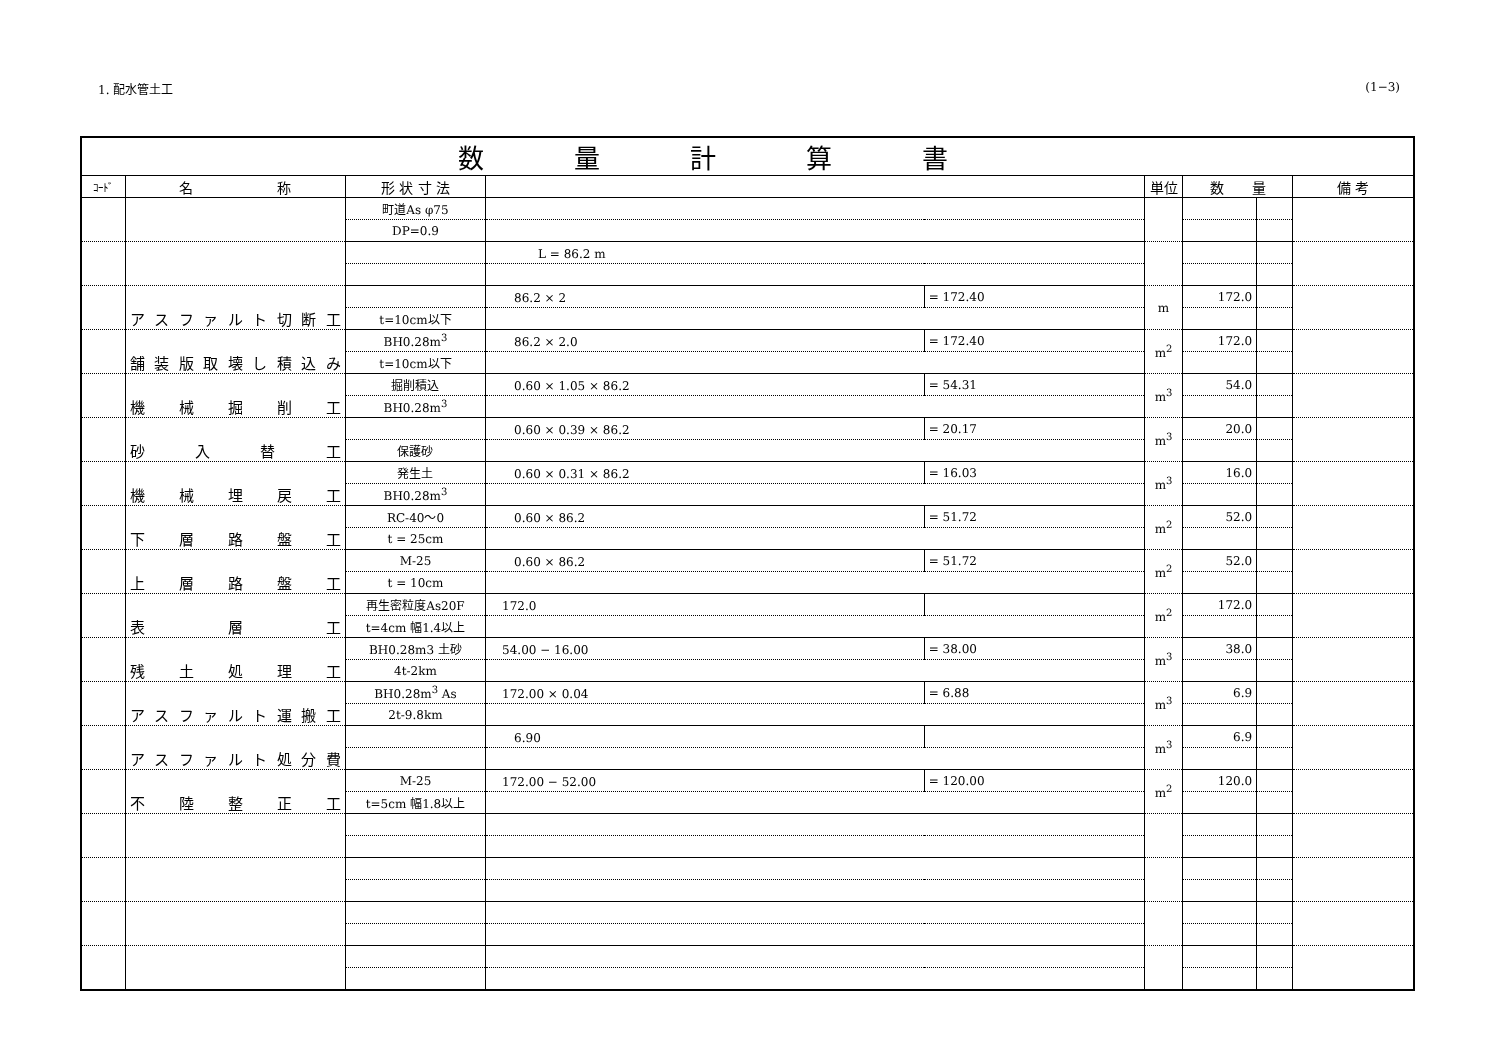1. 配水管土工 (1−3)
| 数量計算書 | | | | | | | | |
| --- | --- | --- | --- | --- | --- | --- | --- | --- |
| ｺｰﾄﾞ | 名 称 | 形 状 寸 法 | | | 単位 | 数 量 | | 備 考 |
| | | 町道As φ75 | | | | | | |
| | | DP=0.9 | | | | | | |
| | | | L = 86.2 m | | | | | |
| | アスファルト切断工 | | 86.2 × 2 | = 172.40 | m | 172.0 | | |
| | | t=10cm以下 | | | | | | |
| | 舗装版取壊し積込み | BH0.28m<sup>3</sup> | 86.2 × 2.0 | = 172.40 | m<sup>2</sup> | 172.0 | | |
| | | t=10cm以下 | | | | | | |
| | 機 械 掘 削 工 | 掘削積込 | 0.60 × 1.05 × 86.2 | = 54.31 | m<sup>3</sup> | 54.0 | | |
| | | BH0.28m<sup>3</sup> | | | | | | |
| | 砂 入 替 工 | | 0.60 × 0.39 × 86.2 | = 20.17 | m<sup>3</sup> | 20.0 | | |
| | | 保護砂 | | | | | | |
| | 機 械 埋 戻 工 | 発生土 | 0.60 × 0.31 × 86.2 | = 16.03 | m<sup>3</sup> | 16.0 | | |
| | | BH0.28m<sup>3</sup> | | | | | | |
| | 下 層 路 盤 工 | RC-40〜0 | 0.60 × 86.2 | = 51.72 | m<sup>2</sup> | 52.0 | | |
| | | t = 25cm | | | | | | |
| | 上 層 路 盤 工 | M-25 | 0.60 × 86.2 | = 51.72 | m<sup>2</sup> | 52.0 | | |
| | | t = 10cm | | | | | | |
| | 表 層 工 | 再生密粒度As20F | 172.0 | | m<sup>2</sup> | 172.0 | | |
| | | t=4cm 幅1.4以上 | | | | | | |
| | 残 土 処 理 工 | BH0.28m3 土砂 | 54.00 − 16.00 | = 38.00 | m<sup>3</sup> | 38.0 | | |
| | | 4t-2km | | | | | | |
| | アスファルト運搬工 | BH0.28m<sup>3</sup> As | 172.00 × 0.04 | = 6.88 | m<sup>3</sup> | 6.9 | | |
| | | 2t-9.8km | | | | | | |
| | アスファルト処分費 | | 6.90 | | m<sup>3</sup> | 6.9 | | |
| | 不 陸 整 正 工 | M-25 | 172.00 − 52.00 | = 120.00 | m<sup>2</sup> | 120.0 | | |
| | | t=5cm 幅1.8以上 | | | | | | |